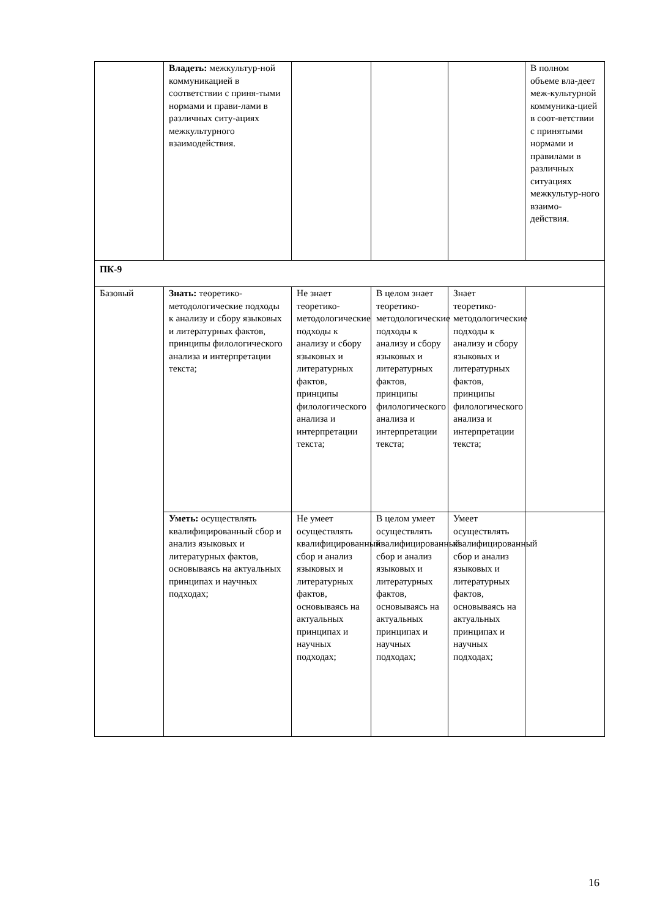| | Владеть: межкультур-ной коммуникацией в соответствии с приня-тыми нормами и прави-лами в различных ситу-ациях межкультурного взаимодействия. | | | | В полном объеме вла-деет меж-культурной коммуника-цией в соот-ветствии с принятыми нормами и правилами в различных ситуациях межкультур-ного взаимо-действия. |
| ПК-9 | | | | | |
| Базовый | Знать: теоретико-методологические подходы к анализу и сбору языковых и литературных фактов, принципы филологического анализа и интерпретации текста; | Не знает теоретико-методологические подходы к анализу и сбору языковых и литературных фактов, принципы филологического анализа и интерпретации текста; | В целом знает теоретико-методологические подходы к анализу и сбору языковых и литературных фактов, принципы филологического анализа и интерпретации текста; | Знает теоретико-методологические подходы к анализу и сбору языковых и литературных фактов, принципы филологического анализа и интерпретации текста; | |
| | Уметь: осуществлять квалифицированный сбор и анализ языковых и литературных фактов, основываясь на актуальных принципах и научных подходах; | Не умеет осуществлять квалифицированный сбор и анализ языковых и литературных фактов, основываясь на актуальных принципах и научных подходах; | В целом умеет осуществлять квалифицированный сбор и анализ языковых и литературных фактов, основываясь на актуальных принципах и научных подходах; | Умеет осуществлять квалифицированный сбор и анализ языковых и литературных фактов, основываясь на актуальных принципах и научных подходах; | |
16